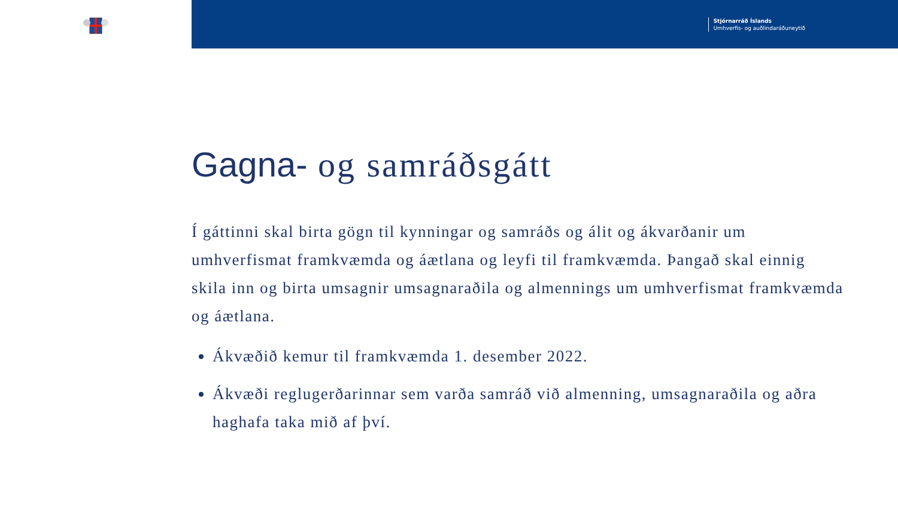Stjórnarráð Íslands
Umhverfis- og auðlindaráðuneytið
Gagna- og samráðsgátt
Í gáttinni skal birta gögn til kynningar og samráðs og álit og ákvarðanir um umhverfismat framkvæmda og áætlana og leyfi til framkvæmda. Þangað skal einnig skila inn og birta umsagnir umsagnaraðila og almennings um umhverfismat framkvæmda og áætlana.
Ákvæðið kemur til framkvæmda 1. desember 2022.
Ákvæði reglugerðarinnar sem varða samráð við almenning, umsagnaraðila og aðra haghafa taka mið af því.